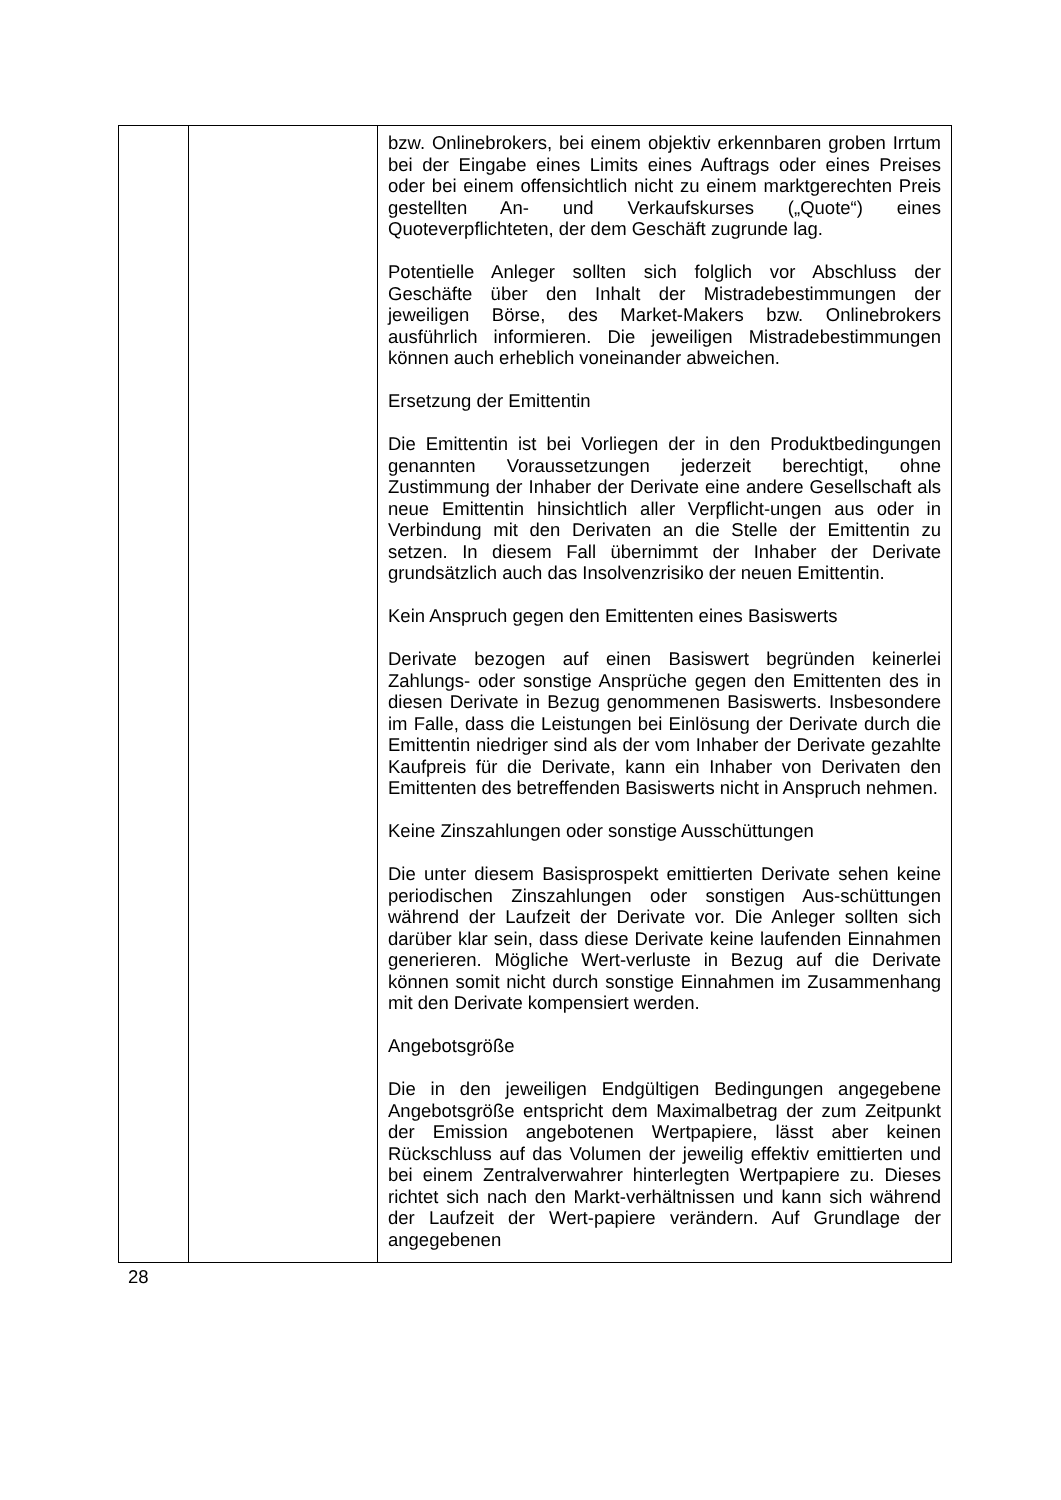| | | bzw. Onlinebrokers, bei einem objektiv erkennbaren groben Irrtum bei der Eingabe eines Limits eines Auftrags oder eines Preises oder bei einem offensichtlich nicht zu einem marktgerechten Preis gestellten An- und Verkaufskurses („Quote“) eines Quoteverpflichteten, der dem Geschäft zugrunde lag. Potentielle Anleger sollten sich folglich vor Abschluss der Geschäfte über den Inhalt der Mistradebestimmungen der jeweiligen Börse, des Market-Makers bzw. Onlinebrokers ausführlich informieren. Die jeweiligen Mistradebestimmungen können auch erheblich voneinander abweichen. Ersetzung der Emittentin Die Emittentin ist bei Vorliegen der in den Produktbedingungen genannten Voraussetzungen jederzeit berechtigt, ohne Zustimmung der Inhaber der Derivate eine andere Gesellschaft als neue Emittentin hinsichtlich aller Verpflicht-ungen aus oder in Verbindung mit den Derivaten an die Stelle der Emittentin zu setzen. In diesem Fall übernimmt der Inhaber der Derivate grundsätzlich auch das Insolvenzrisiko der neuen Emittentin. Kein Anspruch gegen den Emittenten eines Basiswerts Derivate bezogen auf einen Basiswert begründen keinerlei Zahlungs- oder sonstige Ansprüche gegen den Emittenten des in diesen Derivate in Bezug genommenen Basiswerts. Insbesondere im Falle, dass die Leistungen bei Einlösung der Derivate durch die Emittentin niedriger sind als der vom Inhaber der Derivate gezahlte Kaufpreis für die Derivate, kann ein Inhaber von Derivaten den Emittenten des betreffenden Basiswerts nicht in Anspruch nehmen. Keine Zinszahlungen oder sonstige Ausschüttungen Die unter diesem Basisprospekt emittierten Derivate sehen keine periodischen Zinszahlungen oder sonstigen Aus-schüttungen während der Laufzeit der Derivate vor. Die Anleger sollten sich darüber klar sein, dass diese Derivate keine laufenden Einnahmen generieren. Mögliche Wert-verluste in Bezug auf die Derivate können somit nicht durch sonstige Einnahmen im Zusammenhang mit den Derivate kompensiert werden. Angebotsgröße Die in den jeweiligen Endgültigen Bedingungen angegebene Angebotsgröße entspricht dem Maximalbetrag der zum Zeitpunkt der Emission angebotenen Wertpapiere, lässt aber keinen Rückschluss auf das Volumen der jeweilig effektiv emittierten und bei einem Zentralverwahrer hinterlegten Wertpapiere zu. Dieses richtet sich nach den Markt-verhältnissen und kann sich während der Laufzeit der Wert-papiere verändern. Auf Grundlage der angegebenen |
28